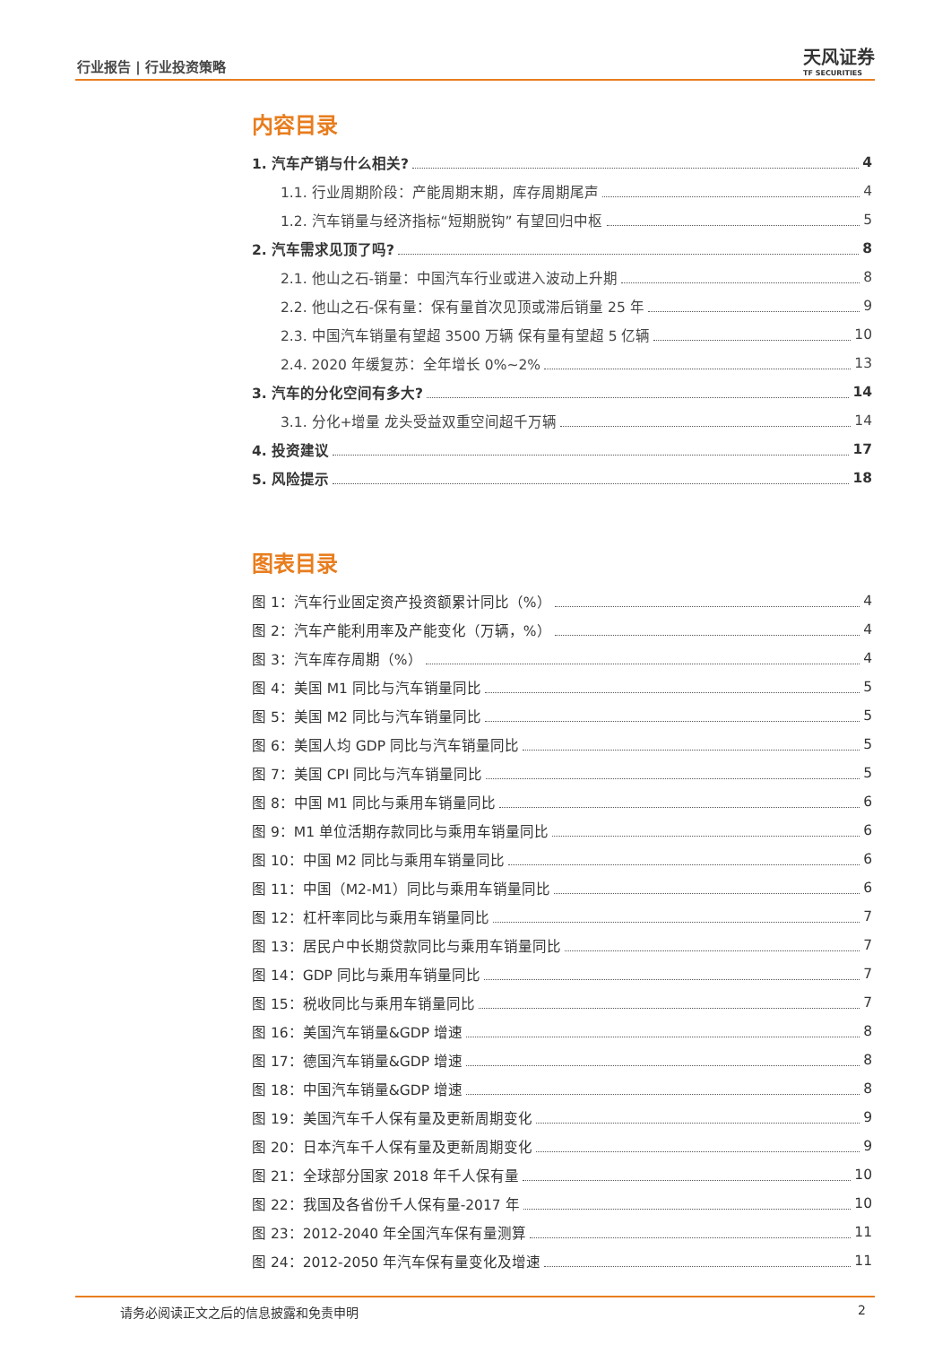行业报告 | 行业投资策略 天风证券
TF SECURITIES
内容目录
1. 汽车产销与什么相关? 4
1.1. 行业周期阶段：产能周期末期，库存周期尾声 4
1.2. 汽车销量与经济指标“短期脱钩” 有望回归中枢 5
2. 汽车需求见顶了吗? 8
2.1. 他山之石-销量：中国汽车行业或进入波动上升期 8
2.2. 他山之石-保有量：保有量首次见顶或滞后销量 25 年 9
2.3. 中国汽车销量有望超 3500 万辆 保有量有望超 5 亿辆 10
2.4. 2020 年缓复苏：全年增长 0%~2% 13
3. 汽车的分化空间有多大? 14
3.1. 分化+增量 龙头受益双重空间超千万辆 14
4. 投资建议 17
5. 风险提示 18
图表目录
图 1：汽车行业固定资产投资额累计同比（%） 4
图 2：汽车产能利用率及产能变化（万辆，%） 4
图 3：汽车库存周期（%） 4
图 4：美国 M1 同比与汽车销量同比 5
图 5：美国 M2 同比与汽车销量同比 5
图 6：美国人均 GDP 同比与汽车销量同比 5
图 7：美国 CPI 同比与汽车销量同比 5
图 8：中国 M1 同比与乘用车销量同比 6
图 9：M1 单位活期存款同比与乘用车销量同比 6
图 10：中国 M2 同比与乘用车销量同比 6
图 11：中国（M2-M1）同比与乘用车销量同比 6
图 12：杠杆率同比与乘用车销量同比 7
图 13：居民户中长期贷款同比与乘用车销量同比 7
图 14：GDP 同比与乘用车销量同比 7
图 15：税收同比与乘用车销量同比 7
图 16：美国汽车销量&GDP 增速 8
图 17：德国汽车销量&GDP 增速 8
图 18：中国汽车销量&GDP 增速 8
图 19：美国汽车千人保有量及更新周期变化 9
图 20：日本汽车千人保有量及更新周期变化 9
图 21：全球部分国家 2018 年千人保有量 10
图 22：我国及各省份千人保有量-2017 年 10
图 23：2012-2040 年全国汽车保有量测算 11
图 24：2012-2050 年汽车保有量变化及增速 11
请务必阅读正文之后的信息披露和免责申明 2